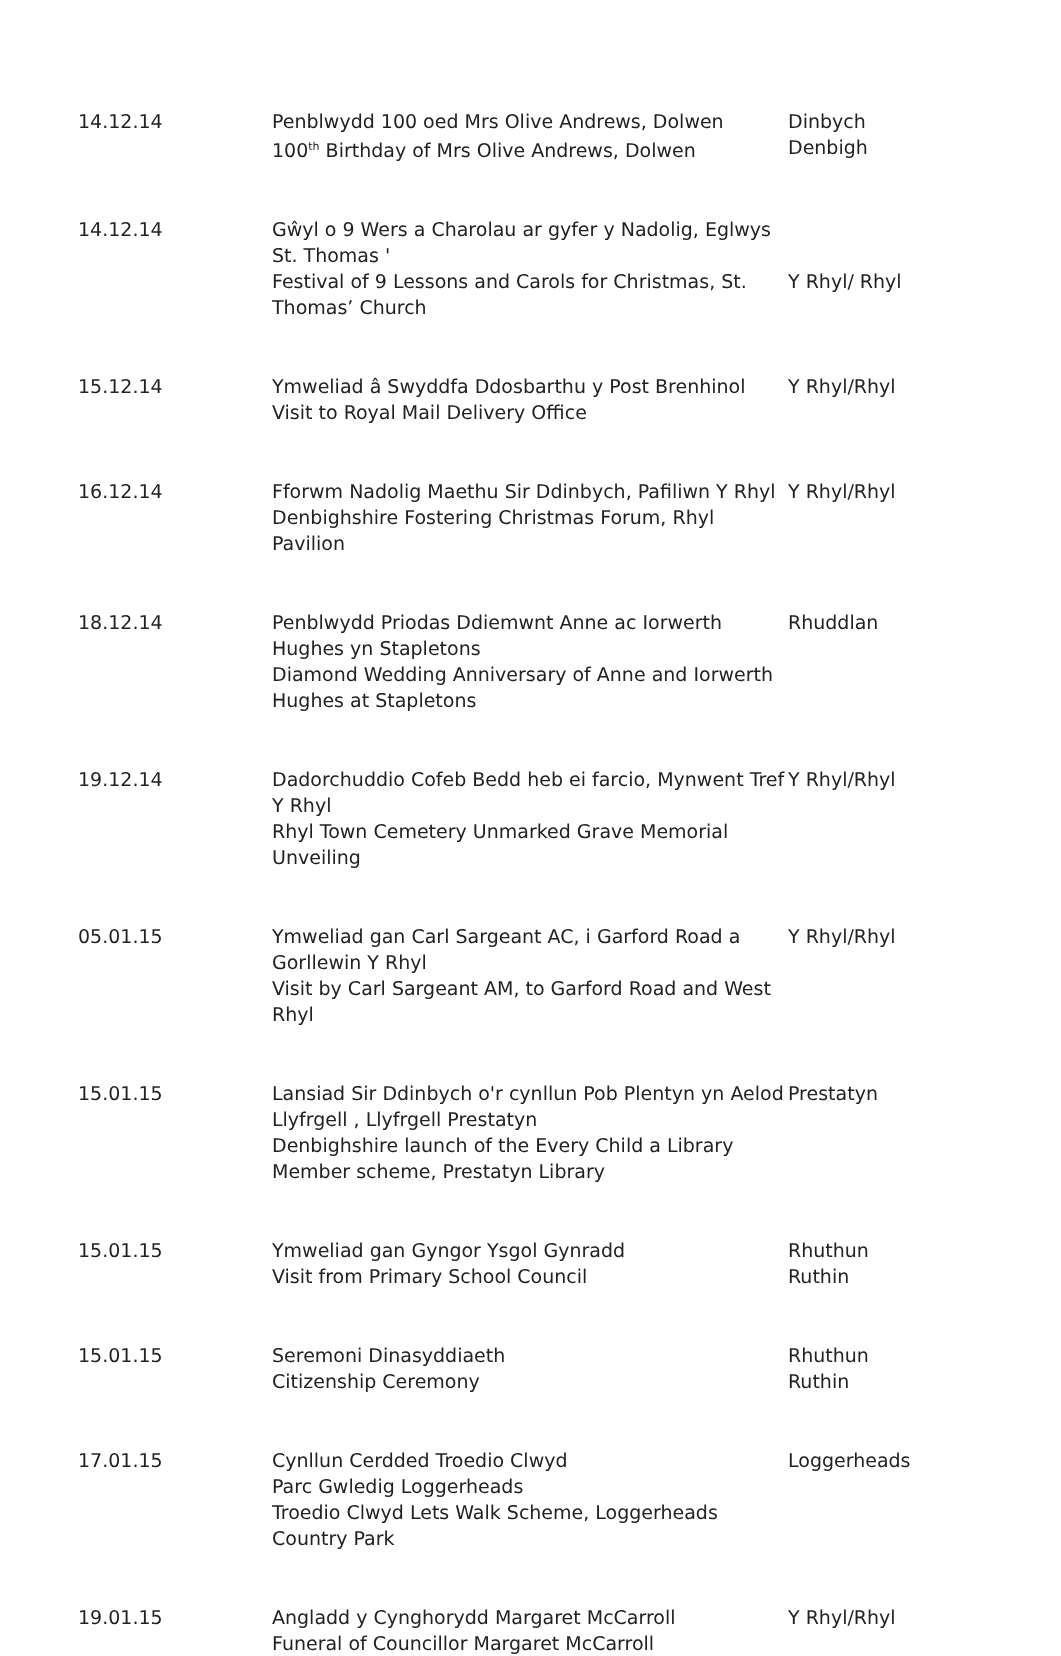| 14.12.14 | Penblwydd 100 oed Mrs Olive Andrews, Dolwen 100<sup>th</sup> Birthday of Mrs Olive Andrews, Dolwen | Dinbych Denbigh |
| 14.12.14 | Gŵyl o 9 Wers a Charolau ar gyfer y Nadolig, Eglwys St. Thomas ' Festival of 9 Lessons and Carols for Christmas, St. Thomas’ Church | Y Rhyl/ Rhyl |
| 15.12.14 | Ymweliad â Swyddfa Ddosbarthu y Post Brenhinol Visit to Royal Mail Delivery Office | Y Rhyl/Rhyl |
| 16.12.14 | Fforwm Nadolig Maethu Sir Ddinbych, Pafiliwn Y Rhyl Denbighshire Fostering Christmas Forum, Rhyl Pavilion | Y Rhyl/Rhyl |
| 18.12.14 | Penblwydd Priodas Ddiemwnt Anne ac Iorwerth Hughes yn Stapletons Diamond Wedding Anniversary of Anne and Iorwerth Hughes at Stapletons | Rhuddlan |
| 19.12.14 | Dadorchuddio Cofeb Bedd heb ei farcio, Mynwent Tref Y Rhyl Rhyl Town Cemetery Unmarked Grave Memorial Unveiling | Y Rhyl/Rhyl |
| 05.01.15 | Ymweliad gan Carl Sargeant AC, i Garford Road a Gorllewin Y Rhyl Visit by Carl Sargeant AM, to Garford Road and West Rhyl | Y Rhyl/Rhyl |
| 15.01.15 | Lansiad Sir Ddinbych o'r cynllun Pob Plentyn yn Aelod Llyfrgell , Llyfrgell Prestatyn Denbighshire launch of the Every Child a Library Member scheme, Prestatyn Library | Prestatyn |
| 15.01.15 | Ymweliad gan Gyngor Ysgol Gynradd Visit from Primary School Council | Rhuthun Ruthin |
| 15.01.15 | Seremoni Dinasyddiaeth Citizenship Ceremony | Rhuthun Ruthin |
| 17.01.15 | Cynllun Cerdded Troedio Clwyd Parc Gwledig Loggerheads Troedio Clwyd Lets Walk Scheme, Loggerheads Country Park | Loggerheads |
| 19.01.15 | Angladd y Cynghorydd Margaret McCarroll Funeral of Councillor Margaret McCarroll | Y Rhyl/Rhyl |